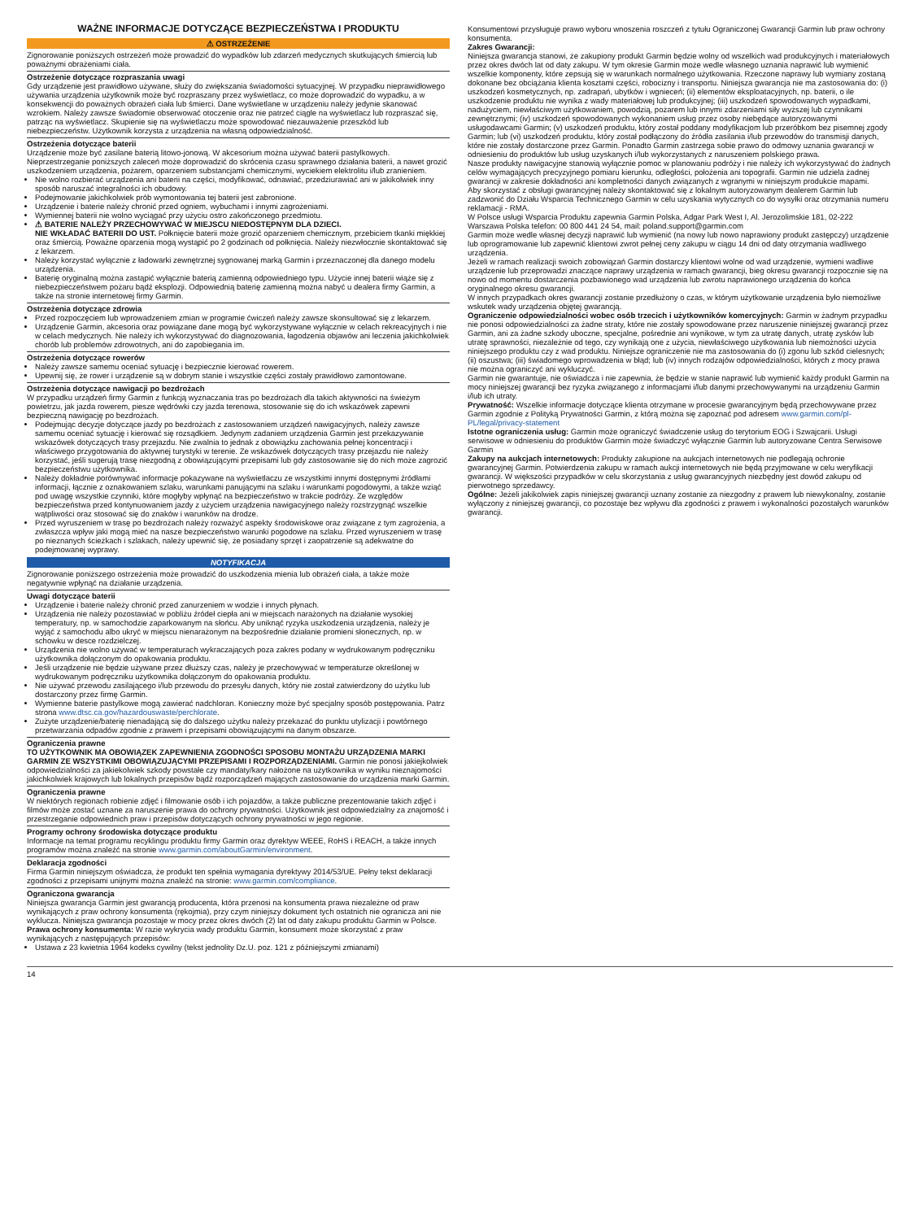WAŻNE INFORMACJE DOTYCZĄCE BEZPIECZEŃSTWA I PRODUKTU
⚠ OSTRZEŻENIE
Zignorowanie poniższych ostrzeżeń może prowadzić do wypadków lub zdarzeń medycznych skutkujących śmiercią lub poważnymi obrażeniami ciała.
Ostrzeżenie dotyczące rozpraszania uwagi
Gdy urządzenie jest prawidłowo używane, służy do zwiększania świadomości sytuacyjnej. W przypadku nieprawidłowego używania urządzenia użytkownik może być rozpraszany przez wyświetlacz, co może doprowadzić do wypadku, a w konsekwencji do poważnych obrażeń ciała lub śmierci. Dane wyświetlane w urządzeniu należy jedynie skanować wzrokiem. Należy zawsze świadomie obserwować otoczenie oraz nie patrzeć ciągle na wyświetlacz lub rozpraszać się, patrząc na wyświetlacz. Skupienie się na wyświetlaczu może spowodować niezauważenie przeszkód lub niebezpieczeństw. Użytkownik korzysta z urządzenia na własną odpowiedzialność.
Ostrzeżenia dotyczące baterii
Urządzenie może być zasilane baterią litowo-jonową. W akcesorium można używać baterii pastylkowych.
Nieprzestrzeganie poniższych zaleceń może doprowadzić do skrócenia czasu sprawnego działania baterii, a nawet grozić uszkodzeniem urządzenia, pożarem, oparzeniem substancjami chemicznymi, wyciekiem elektrolitu i/lub zranieniem.
Nie wolno rozbierać urządzenia ani baterii na części, modyfikować, odnawiać, przedziurawiać ani w jakikolwiek inny sposób naruszać integralności ich obudowy.
Podejmowanie jakichkolwiek prób wymontowania tej baterii jest zabronione.
Urządzenie i baterie należy chronić przed ogniem, wybuchami i innymi zagrożeniami.
Wymiennej baterii nie wolno wyciągać przy użyciu ostro zakończonego przedmiotu.
⚠ BATERIE NALEŻY PRZECHOWYWAĆ W MIEJSCU NIEDOSTĘPNYM DLA DZIECI.
NIE WKŁADAĆ BATERII DO UST. Połknięcie baterii może grozić oparzeniem chemicznym, przebiciem tkanki miękkiej oraz śmiercią. Poważne oparzenia mogą wystąpić po 2 godzinach od połknięcia. Należy niezwłocznie skontaktować się z lekarzem.
Należy korzystać wyłącznie z ładowarki zewnętrznej sygnowanej marką Garmin i przeznaczonej dla danego modelu urządzenia.
Baterię oryginalną można zastąpić wyłącznie baterią zamienną odpowiedniego typu. Użycie innej baterii wiąże się z niebezpieczeństwem pożaru bądź eksplozji. Odpowiednią baterię zamienną można nabyć u dealera firmy Garmin, a także na stronie internetowej firmy Garmin.
Ostrzeżenia dotyczące zdrowia
Przed rozpoczęciem lub wprowadzeniem zmian w programie ćwiczeń należy zawsze skonsultować się z lekarzem.
Urządzenie Garmin, akcesoria oraz powiązane dane mogą być wykorzystywane wyłącznie w celach rekreacyjnych i nie w celach medycznych. Nie należy ich wykorzystywać do diagnozowania, łagodzenia objawów ani leczenia jakichkolwiek chorób lub problemów zdrowotnych, ani do zapobiegania im.
Ostrzeżenia dotyczące rowerów
Należy zawsze samemu oceniać sytuację i bezpiecznie kierować rowerem.
Upewnij się, że rower i urządzenie są w dobrym stanie i wszystkie części zostały prawidłowo zamontowane.
Ostrzeżenia dotyczące nawigacji po bezdrożach
W przypadku urządzeń firmy Garmin z funkcją wyznaczania tras po bezdrożach dla takich aktywności na świeżym powietrzu, jak jazda rowerem, piesze wędrówki czy jazda terenowa, stosowanie się do ich wskazówek zapewni bezpieczną nawigację po bezdrożach.
Podejmując decyzje dotyczące jazdy po bezdrożach z zastosowaniem urządzeń nawigacyjnych, należy zawsze samemu oceniać sytuację i kierować się rozsądkiem. Jedynym zadaniem urządzenia Garmin jest przekazywanie wskazówek dotyczących trasy przejazdu. Nie zwalnia to jednak z obowiązku zachowania pełnej koncentracji i właściwego przygotowania do aktywnej turystyki w terenie. Ze wskazówek dotyczących trasy przejazdu nie należy korzystać, jeśli sugerują trasę niezgodną z obowiązującymi przepisami lub gdy zastosowanie się do nich może zagrozić bezpieczeństwu użytkownika.
Należy dokładnie porównywać informacje pokazywane na wyświetlaczu ze wszystkimi innymi dostępnymi źródłami informacji, łącznie z oznakowaniem szlaku, warunkami panującymi na szlaku i warunkami pogodowymi, a także wziąć pod uwagę wszystkie czynniki, które mogłyby wpłynąć na bezpieczeństwo w trakcie podróży. Ze względów bezpieczeństwa przed kontynuowaniem jazdy z użyciem urządzenia nawigacyjnego należy rozstrzygnąć wszelkie wątpliwości oraz stosować się do znaków i warunków na drodze.
Przed wyruszeniem w trasę po bezdrożach należy rozważyć aspekty środowiskowe oraz związane z tym zagrożenia, a zwłaszcza wpływ jaki mogą mieć na nasze bezpieczeństwo warunki pogodowe na szlaku. Przed wyruszeniem w trasę po nieznanych ścieżkach i szlakach, należy upewnić się, że posiadany sprzęt i zaopatrzenie są adekwatne do podejmowanej wyprawy.
NOTYFIKACJA
Zignorowanie poniższego ostrzeżenia może prowadzić do uszkodzenia mienia lub obrażeń ciała, a także może negatywnie wpłynąć na działanie urządzenia.
Uwagi dotyczące baterii
Urządzenie i baterie należy chronić przed zanurzeniem w wodzie i innych płynach.
Urządzenia nie należy pozostawiać w pobliżu źródeł ciepła ani w miejscach narażonych na działanie wysokiej temperatury, np. w samochodzie zaparkowanym na słońcu. Aby uniknąć ryzyka uszkodzenia urządzenia, należy je wyjąć z samochodu albo ukryć w miejscu nienarażonym na bezpośrednie działanie promieni słonecznych, np. w schowku w desce rozdzielczej.
Urządzenia nie wolno używać w temperaturach wykraczających poza zakres podany w wydrukowanym podręczniku użytkownika dołączonym do opakowania produktu.
Jeśli urządzenie nie będzie używane przez dłuższy czas, należy je przechowywać w temperaturze określonej w wydrukowanym podręczniku użytkownika dołączonym do opakowania produktu.
Nie używać przewodu zasilającego i/lub przewodu do przesyłu danych, który nie został zatwierdzony do użytku lub dostarczony przez firmę Garmin.
Wymienne baterie pastylkowe mogą zawierać nadchloran. Konieczny może być specjalny sposób postępowania. Patrz strona www.dtsc.ca.gov/hazardouswaste/perchlorate.
Zużyte urządzenie/baterię nienadającą się do dalszego użytku należy przekazać do punktu utylizacji i powtórnego przetwarzania odpadów zgodnie z prawem i przepisami obowiązującymi na danym obszarze.
Ograniczenia prawne
TO UŻYTKOWNIK MA OBOWIĄZEK ZAPEWNIENIA ZGODNOŚCI SPOSOBU MONTAŻU URZĄDZENIA MARKI GARMIN ZE WSZYSTKIMI OBOWIĄZUJĄCYMI PRZEPISAMI I ROZPORZĄDZENIAMI. Garmin nie ponosi jakiejkolwiek odpowiedzialności za jakiekolwiek szkody powstałe czy mandaty/kary nałożone na użytkownika w wyniku nieznajomości jakichkolwiek krajowych lub lokalnych przepisów bądź rozporządzeń mających zastosowanie do urządzenia marki Garmin.
Ograniczenia prawne
W niektórych regionach robienie zdjęć i filmowanie osób i ich pojazdów, a także publiczne prezentowanie takich zdjęć i filmów może zostać uznane za naruszenie prawa do ochrony prywatności. Użytkownik jest odpowiedzialny za znajomość i przestrzeganie odpowiednich praw i przepisów dotyczących ochrony prywatności w jego regionie.
Programy ochrony środowiska dotyczące produktu
Informacje na temat programu recyklingu produktu firmy Garmin oraz dyrektyw WEEE, RoHS i REACH, a także innych programów można znaleźć na stronie www.garmin.com/aboutGarmin/environment.
Deklaracja zgodności
Firma Garmin niniejszym oświadcza, że produkt ten spełnia wymagania dyrektywy 2014/53/UE. Pełny tekst deklaracji zgodności z przepisami unijnymi można znaleźć na stronie: www.garmin.com/compliance.
Ograniczona gwarancja
Niniejsza gwarancja Garmin jest gwarancją producenta, która przenosi na konsumenta prawa niezależne od praw wynikających z praw ochrony konsumenta (rękojmia), przy czym niniejszy dokument tych ostatnich nie ogranicza ani nie wyklucza. Niniejsza gwarancja pozostaje w mocy przez okres dwóch (2) lat od daty zakupu produktu Garmin w Polsce.
Prawa ochrony konsumenta: W razie wykrycia wady produktu Garmin, konsument może skorzystać z praw wynikających z następujących przepisów:
Ustawa z 23 kwietnia 1964 kodeks cywilny (tekst jednolity Dz.U. poz. 121 z późniejszymi zmianami)
Konsumentowi przysługuje prawo wyboru wnoszenia roszczeń z tytułu Ograniczonej Gwarancji Garmin lub praw ochrony konsumenta.
Zakres Gwarancji:
Niniejsza gwarancja stanowi, że zakupiony produkt Garmin będzie wolny od wszelkich wad produkcyjnych i materiałowych przez okres dwóch lat od daty zakupu. W tym okresie Garmin może wedle własnego uznania naprawić lub wymienić wszelkie komponenty, które zepsują się w warunkach normalnego użytkowania. Rzeczone naprawy lub wymiany zostaną dokonane bez obciążania klienta kosztami części, robocizny i transportu. Niniejsza gwarancja nie ma zastosowania do: (i) uszkodzeń kosmetycznych, np. zadrapań, ubytków i wgnieceń; (ii) elementów eksploatacyjnych, np. baterii, o ile uszkodzenie produktu nie wynika z wady materiałowej lub produkcyjnej; (iii) uszkodzeń spowodowanych wypadkami, nadużyciem, niewłaściwym użytkowaniem, powodzią, pożarem lub innymi zdarzeniami siły wyższej lub czynnikami zewnętrznymi; (iv) uszkodzeń spowodowanych wykonaniem usług przez osoby niebędące autoryzowanymi usługodawcami Garmin; (v) uszkodzeń produktu, który został poddany modyfikacjom lub przeróbkom bez pisemnej zgody Garmin; lub (vi) uszkodzeń produktu, który został podłączony do źródła zasilania i/lub przewodów do transmisji danych, które nie zostały dostarczone przez Garmin. Ponadto Garmin zastrzega sobie prawo do odmowy uznania gwarancji w odniesieniu do produktów lub usług uzyskanych i/lub wykorzystanych z naruszeniem polskiego prawa.
Nasze produkty nawigacyjne stanowią wyłącznie pomoc w planowaniu podróży i nie należy ich wykorzystywać do żadnych celów wymagających precyzyjnego pomiaru kierunku, odległości, położenia ani topografii. Garmin nie udziela żadnej gwarancji w zakresie dokładności ani kompletności danych związanych z wgranymi w niniejszym produkcie mapami.
Aby skorzystać z obsługi gwarancyjnej należy skontaktować się z lokalnym autoryzowanym dealerem Garmin lub zadzwonić do Działu Wsparcia Technicznego Garmin w celu uzyskania wytycznych co do wysyłki oraz otrzymania numeru reklamacji - RMA.
W Polsce usługi Wsparcia Produktu zapewnia Garmin Polska, Adgar Park West I, Al. Jerozolimskie 181, 02-222 Warszawa Polska telefon: 00 800 441 24 54, mail: poland.support@garmin.com
Garmin może wedle własnej decyzji naprawić lub wymienić (na nowy lub nowo naprawiony produkt zastępczy) urządzenie lub oprogramowanie lub zapewnić klientowi zwrot pełnej ceny zakupu w ciągu 14 dni od daty otrzymania wadliwego urządzenia.
Jeżeli w ramach realizacji swoich zobowiązań Garmin dostarczy klientowi wolne od wad urządzenie, wymieni wadliwe urządzenie lub przeprowadzi znaczące naprawy urządzenia w ramach gwarancji, bieg okresu gwarancji rozpocznie się na nowo od momentu dostarczenia pozbawionego wad urządzenia lub zwrotu naprawionego urządzenia do końca oryginalnego okresu gwarancji.
W innych przypadkach okres gwarancji zostanie przedłużony o czas, w którym użytkowanie urządzenia było niemożliwe wskutek wady urządzenia objętej gwarancją.
Ograniczenie odpowiedzialności wobec osób trzecich i użytkowników komercyjnych: Garmin w żadnym przypadku nie ponosi odpowiedzialności za żadne straty, które nie zostały spowodowane przez naruszenie niniejszej gwarancji przez Garmin, ani za żadne szkody uboczne, specjalne, pośrednie ani wynikowe, w tym za utratę danych, utratę zysków lub utratę sprawności, niezależnie od tego, czy wynikają one z użycia, niewłaściwego użytkowania lub niemożności użycia niniejszego produktu czy z wad produktu. Niniejsze ograniczenie nie ma zastosowania do (i) zgonu lub szkód cielesnych; (ii) oszustwa; (iii) świadomego wprowadzenia w błąd; lub (iv) innych rodzajów odpowiedzialności, których z mocy prawa nie można ograniczyć ani wykluczyć.
Garmin nie gwarantuje, nie oświadcza i nie zapewnia, że będzie w stanie naprawić lub wymienić każdy produkt Garmin na mocy niniejszej gwarancji bez ryzyka związanego z informacjami i/lub danymi przechowywanymi na urządzeniu Garmin i/lub ich utraty.
Prywatność: Wszelkie informacje dotyczące klienta otrzymane w procesie gwarancyjnym będą przechowywane przez Garmin zgodnie z Polityką Prywatności Garmin, z którą można się zapoznać pod adresem www.garmin.com/pl-PL/legal/privacy-statement
Istotne ograniczenia usług: Garmin może ograniczyć świadczenie usług do terytorium EOG i Szwajcarii. Usługi serwisowe w odniesieniu do produktów Garmin może świadczyć wyłącznie Garmin lub autoryzowane Centra Serwisowe Garmin
Zakupy na aukcjach internetowych: Produkty zakupione na aukcjach internetowych nie podlegają ochronie gwarancyjnej Garmin. Potwierdzenia zakupu w ramach aukcji internetowych nie będą przyjmowane w celu weryfikacji gwarancji. W większości przypadków w celu skorzystania z usług gwarancyjnych niezbędny jest dowód zakupu od pierwotnego sprzedawcy.
Ogólne: Jeżeli jakikolwiek zapis niniejszej gwarancji uznany zostanie za niezgodny z prawem lub niewykonalny, zostanie wyłączony z niniejszej gwarancji, co pozostaje bez wpływu dla zgodności z prawem i wykonalności pozostałych warunków gwarancji.
14